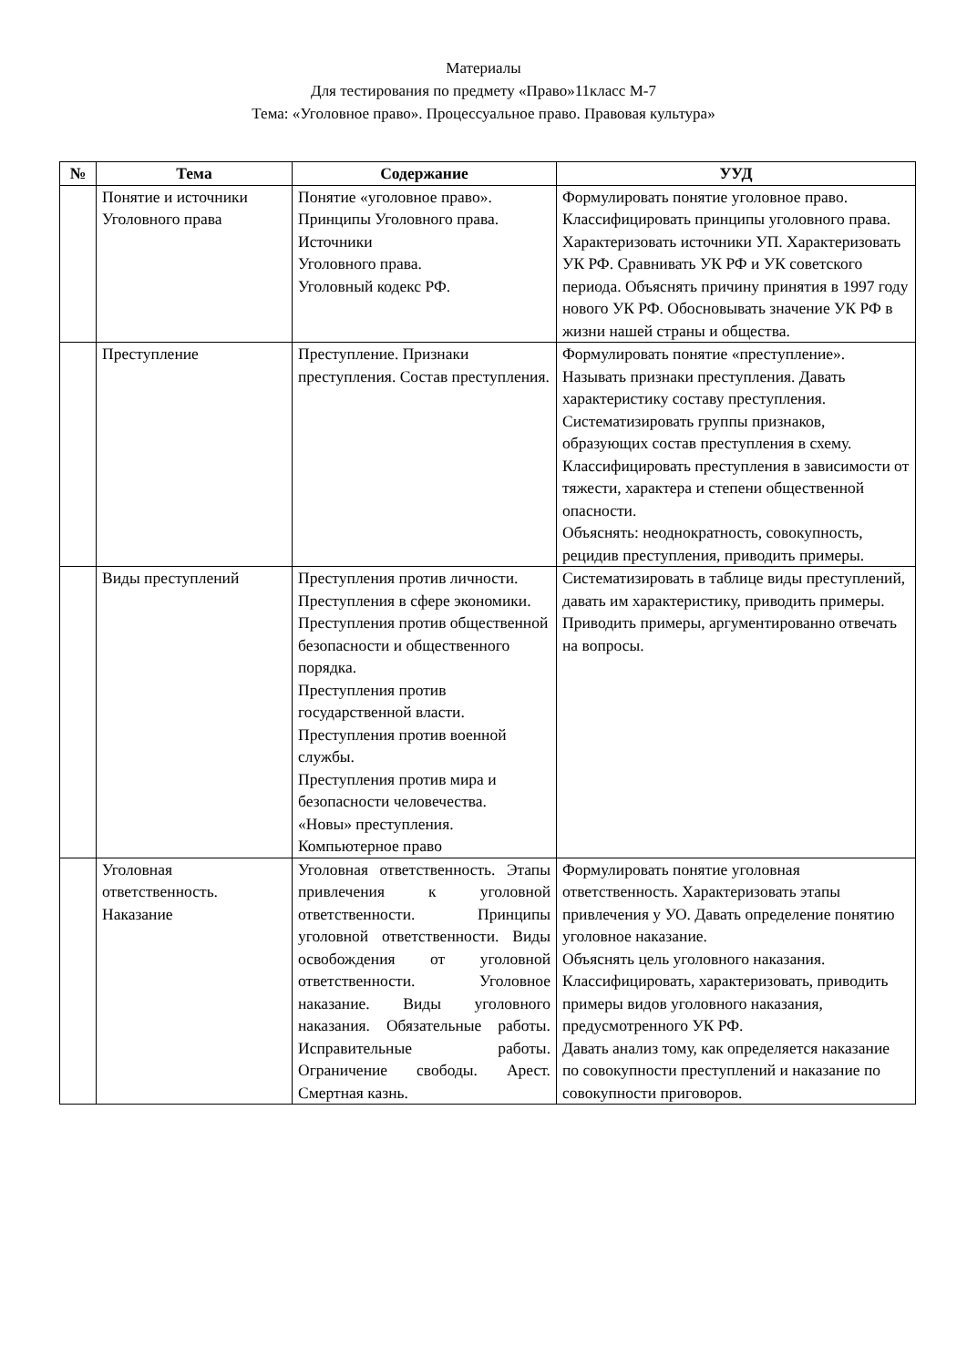Материалы
Для тестирования по предмету «Право»11класс М-7
Тема: «Уголовное право». Процессуальное право. Правовая культура»
| № | Тема | Содержание | УУД |
| --- | --- | --- | --- |
| | Понятие и источники Уголовного права | Понятие «уголовное право». Принципы Уголовного права. Источники Уголовного права. Уголовный кодекс РФ. | Формулировать понятие уголовное право. Классифицировать принципы уголовного права. Характеризовать источники УП. Характеризовать УК РФ. Сравнивать УК РФ и УК советского периода. Объяснять причину принятия в 1997 году нового УК РФ. Обосновывать значение УК РФ в жизни нашей страны и общества. |
| | Преступление | Преступление. Признаки преступления. Состав преступления. | Формулировать понятие «преступление». Называть признаки преступления. Давать характеристику составу преступления. Систематизировать группы признаков, образующих состав преступления в схему. Классифицировать преступления в зависимости от тяжести, характера и степени общественной опасности. Объяснять: неоднократность, совокупность, рецидив преступления, приводить примеры. |
| | Виды преступлений | Преступления против личности. Преступления в сфере экономики. Преступления против общественной безопасности и общественного порядка. Преступления против государственной власти. Преступления против военной службы. Преступления против мира и безопасности человечества. «Новы» преступления. Компьютерное право | Систематизировать в таблице виды преступлений, давать им характеристику, приводить примеры. Приводить примеры, аргументированно отвечать на вопросы. |
| | Уголовная ответственность. Наказание | Уголовная ответственность. Этапы привлечения к уголовной ответственности. Принципы уголовной ответственности. Виды освобождения от уголовной ответственности. Уголовное наказание. Виды уголовного наказания. Обязательные работы. Исправительные работы. Ограничение свободы. Арест. Смертная казнь. | Формулировать понятие уголовная ответственность. Характеризовать этапы привлечения у УО. Давать определение понятию уголовное наказание. Объяснять цель уголовного наказания. Классифицировать, характеризовать, приводить примеры видов уголовного наказания, предусмотренного УК РФ. Давать анализ тому, как определяется наказание по совокупности преступлений и наказание по совокупности приговоров. |